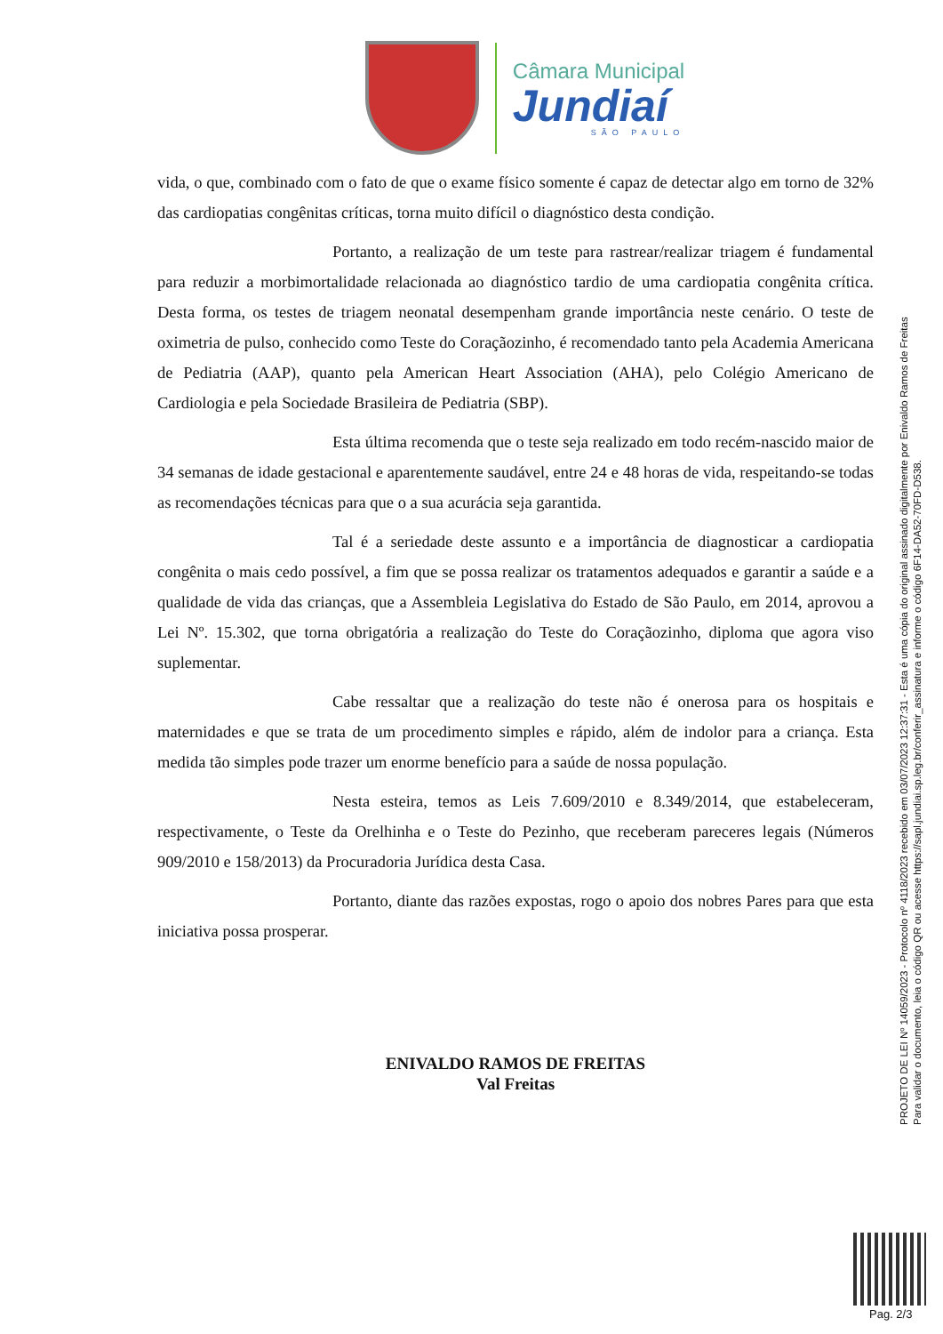Câmara Municipal
Jundiaí
SÃO PAULO
vida, o que, combinado com o fato de que o exame físico somente é capaz de detectar algo em torno de 32% das cardiopatias congênitas críticas, torna muito difícil o diagnóstico desta condição.
Portanto, a realização de um teste para rastrear/realizar triagem é fundamental para reduzir a morbimortalidade relacionada ao diagnóstico tardio de uma cardiopatia congênita crítica. Desta forma, os testes de triagem neonatal desempenham grande importância neste cenário. O teste de oximetria de pulso, conhecido como Teste do Coraçãozinho, é recomendado tanto pela Academia Americana de Pediatria (AAP), quanto pela American Heart Association (AHA), pelo Colégio Americano de Cardiologia e pela Sociedade Brasileira de Pediatria (SBP).
Esta última recomenda que o teste seja realizado em todo recém-nascido maior de 34 semanas de idade gestacional e aparentemente saudável, entre 24 e 48 horas de vida, respeitando-se todas as recomendações técnicas para que o a sua acurácia seja garantida.
Tal é a seriedade deste assunto e a importância de diagnosticar a cardiopatia congênita o mais cedo possível, a fim que se possa realizar os tratamentos adequados e garantir a saúde e a qualidade de vida das crianças, que a Assembleia Legislativa do Estado de São Paulo, em 2014, aprovou a Lei Nº. 15.302, que torna obrigatória a realização do Teste do Coraçãozinho, diploma que agora viso suplementar.
Cabe ressaltar que a realização do teste não é onerosa para os hospitais e maternidades e que se trata de um procedimento simples e rápido, além de indolor para a criança. Esta medida tão simples pode trazer um enorme benefício para a saúde de nossa população.
Nesta esteira, temos as Leis 7.609/2010 e 8.349/2014, que estabeleceram, respectivamente, o Teste da Orelhinha e o Teste do Pezinho, que receberam pareceres legais (Números 909/2010 e 158/2013) da Procuradoria Jurídica desta Casa.
Portanto, diante das razões expostas, rogo o apoio dos nobres Pares para que esta iniciativa possa prosperar.
ENIVALDO RAMOS DE FREITAS
Val Freitas
PROJETO DE LEI Nº 14059/2023 - Protocolo nº 4118/2023 recebido em 03/07/2023 12:37:31 - Esta é uma cópia do original assinado digitalmente por Enivaldo Ramos de Freitas
Para validar o documento, leia o código QR ou acesse https://sapl.jundiai.sp.leg.br/conferir_assinatura e informe o código 6F14-DA52-70FD-D538.
Pag. 2/3